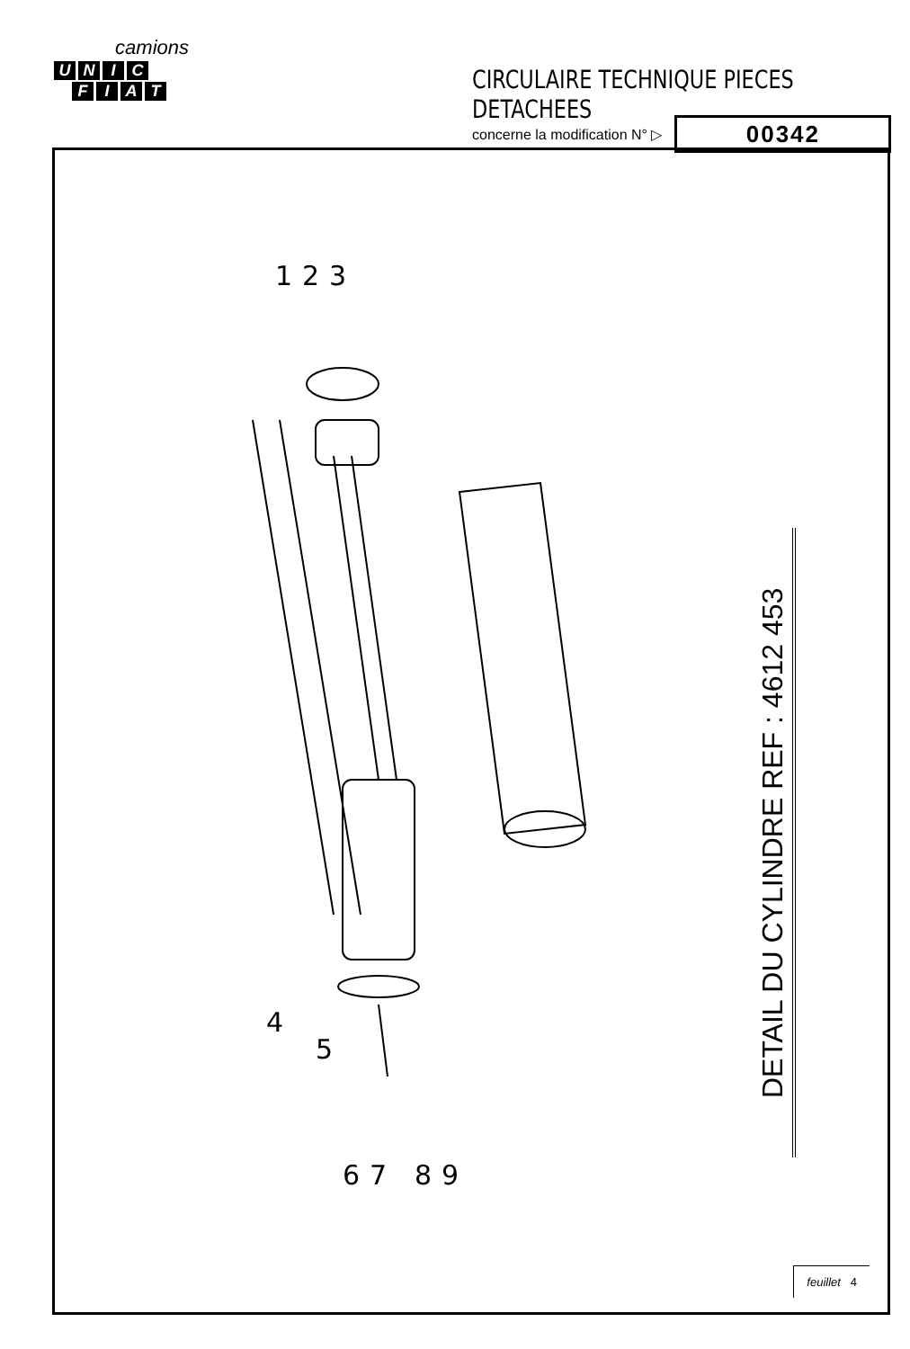camions
UNIC
FIAT
CIRCULAIRE TECHNIQUE PIECES DETACHEES
concerne la modification N° ▷
00342
1
2
3
4
5
6
7
8
9
DETAIL DU CYLINDRE REF : 4612 453
feuillet 4